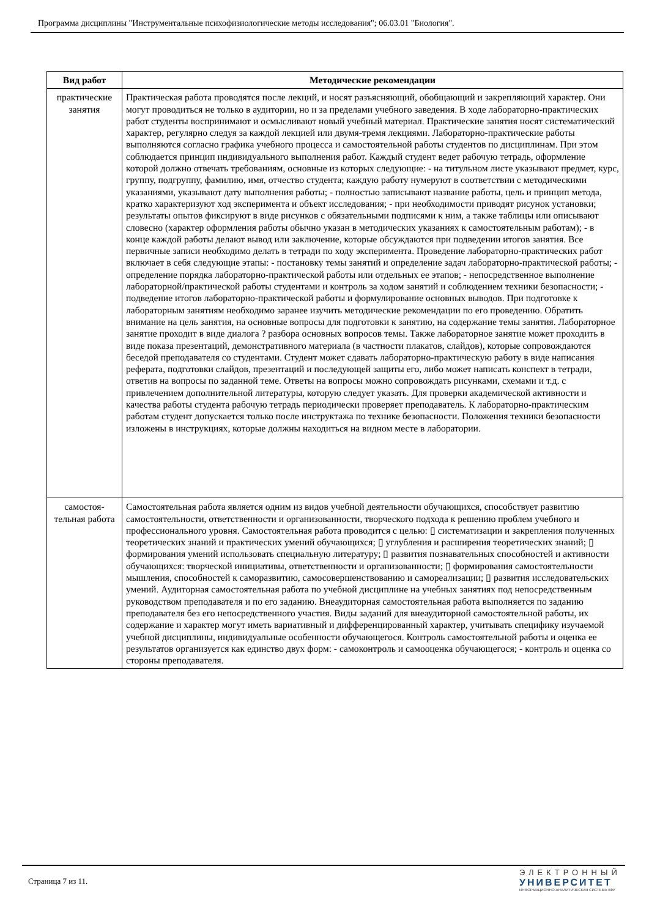Программа дисциплины "Инструментальные психофизиологические методы исследования"; 06.03.01 "Биология".
| Вид работ | Методические рекомендации |
| --- | --- |
| практические занятия | Практическая работа проводятся после лекций, и носят разъясняющий, обобщающий и закрепляющий характер. Они могут проводиться не только в аудитории, но и за пределами учебного заведения. В ходе лабораторно-практических работ студенты воспринимают и осмысливают новый учебный материал. Практические занятия носят систематический характер, регулярно следуя за каждой лекцией или двумя-тремя лекциями. Лабораторно-практические работы выполняются согласно графика учебного процесса и самостоятельной работы студентов по дисциплинам. При этом соблюдается принцип индивидуального выполнения работ. Каждый студент ведет рабочую тетрадь, оформление которой должно отвечать требованиям, основные из которых следующие: - на титульном листе указывают предмет, курс, группу, подгруппу, фамилию, имя, отчество студента; каждую работу нумеруют в соответствии с методическими указаниями, указывают дату выполнения работы; - полностью записывают название работы, цель и принцип метода, кратко характеризуют ход эксперимента и объект исследования; - при необходимости приводят рисунок установки; результаты опытов фиксируют в виде рисунков с обязательными подписями к ним, а также таблицы или описывают словесно (характер оформления работы обычно указан в методических указаниях к самостоятельным работам); - в конце каждой работы делают вывод или заключение, которые обсуждаются при подведении итогов занятия. Все первичные записи необходимо делать в тетради по ходу эксперимента. Проведение лабораторно-практических работ включает в себя следующие этапы: - постановку темы занятий и определение задач лабораторно-практической работы; - определение порядка лабораторно-практической работы или отдельных ее этапов; - непосредственное выполнение лабораторной/практической работы студентами и контроль за ходом занятий и соблюдением техники безопасности; - подведение итогов лабораторно-практической работы и формулирование основных выводов. При подготовке к лабораторным занятиям необходимо заранее изучить методические рекомендации по его проведению. Обратить внимание на цель занятия, на основные вопросы для подготовки к занятию, на содержание темы занятия. Лабораторное занятие проходит в виде диалога ? разбора основных вопросов темы. Также лабораторное занятие может проходить в виде показа презентаций, демонстративного материала (в частности плакатов, слайдов), которые сопровождаются беседой преподавателя со студентами. Студент может сдавать лабораторно-практическую работу в виде написания реферата, подготовки слайдов, презентаций и последующей защиты его, либо может написать конспект в тетради, ответив на вопросы по заданной теме. Ответы на вопросы можно сопровождать рисунками, схемами и т.д. с привлечением дополнительной литературы, которую следует указать. Для проверки академической активности и качества работы студента рабочую тетрадь периодически проверяет преподаватель. К лабораторно-практическим работам студент допускается только после инструктажа по технике безопасности. Положения техники безопасности изложены в инструкциях, которые должны находиться на видном месте в лаборатории. |
| самостоя-тельная работа | Самостоятельная работа является одним из видов учебной деятельности обучающихся, способствует развитию самостоятельности, ответственности и организованности, творческого подхода к решению проблем учебного и профессионального уровня. Самостоятельная работа проводится с целью: ▯ систематизации и закрепления полученных теоретических знаний и практических умений обучающихся; ▯ углубления и расширения теоретических знаний; ▯ формирования умений использовать специальную литературу; ▯ развития познавательных способностей и активности обучающихся: творческой инициативы, ответственности и организованности; ▯ формирования самостоятельности мышления, способностей к саморазвитию, самосовершенствованию и самореализации; ▯ развития исследовательских умений. Аудиторная самостоятельная работа по учебной дисциплине на учебных занятиях под непосредственным руководством преподавателя и по его заданию. Внеаудиторная самостоятельная работа выполняется по заданию преподавателя без его непосредственного участия. Виды заданий для внеаудиторной самостоятельной работы, их содержание и характер могут иметь вариативный и дифференцированный характер, учитывать специфику изучаемой учебной дисциплины, индивидуальные особенности обучающегося. Контроль самостоятельной работы и оценка ее результатов организуется как единство двух форм: - самоконтроль и самооценка обучающегося; - контроль и оценка со стороны преподавателя. |
Страница 7 из 11.
ЭЛЕКТРОННЫЙ
УНИВЕРСИТЕТ
ИНФОРМАЦИОННО-АНАЛИТИЧЕСКАЯ СИСТЕМА КФУ